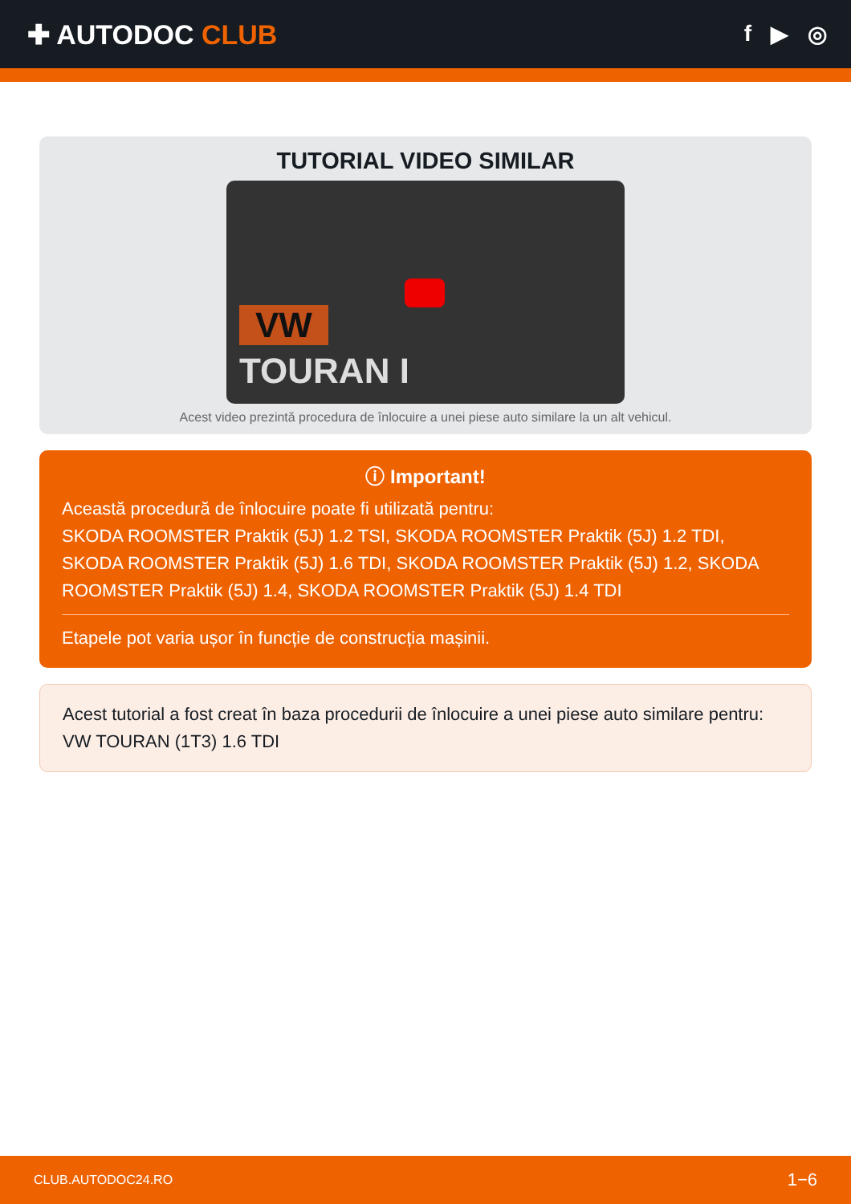✚ AUTODOC CLUB
f ▶ ◎
TUTORIAL VIDEO SIMILAR
VW
TOURAN I
Acest video prezintă procedura de înlocuire a unei piese auto similare la un alt vehicul.
ⓘ Important!
Această procedură de înlocuire poate fi utilizată pentru:
SKODA ROOMSTER Praktik (5J) 1.2 TSI, SKODA ROOMSTER Praktik (5J) 1.2 TDI, SKODA ROOMSTER Praktik (5J) 1.6 TDI, SKODA ROOMSTER Praktik (5J) 1.2, SKODA ROOMSTER Praktik (5J) 1.4, SKODA ROOMSTER Praktik (5J) 1.4 TDI
Etapele pot varia ușor în funcție de construcția mașinii.
Acest tutorial a fost creat în baza procedurii de înlocuire a unei piese auto similare pentru: VW TOURAN (1T3) 1.6 TDI
CLUB.AUTODOC24.RO 1−6